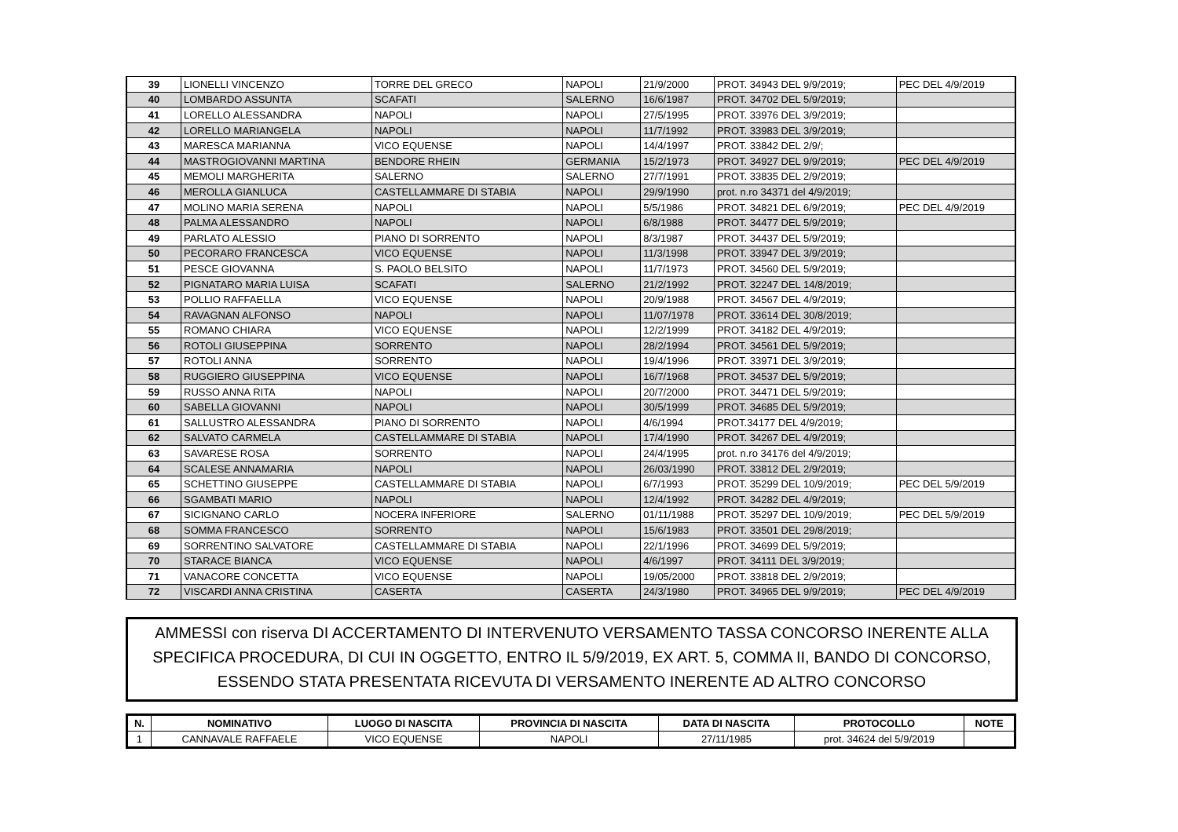| 39 | LIONELLI VINCENZO | TORRE DEL GRECO | NAPOLI | 21/9/2000 | PROT. 34943 DEL 9/9/2019; | PEC DEL 4/9/2019 |
| 40 | LOMBARDO ASSUNTA | SCAFATI | SALERNO | 16/6/1987 | PROT. 34702 DEL 5/9/2019; | |
| 41 | LORELLO ALESSANDRA | NAPOLI | NAPOLI | 27/5/1995 | PROT. 33976 DEL 3/9/2019; | |
| 42 | LORELLO MARIANGELA | NAPOLI | NAPOLI | 11/7/1992 | PROT. 33983 DEL 3/9/2019; | |
| 43 | MARESCA MARIANNA | VICO EQUENSE | NAPOLI | 14/4/1997 | PROT. 33842 DEL 2/9/; | |
| 44 | MASTROGIOVANNI MARTINA | BENDORE RHEIN | GERMANIA | 15/2/1973 | PROT. 34927 DEL 9/9/2019; | PEC DEL 4/9/2019 |
| 45 | MEMOLI MARGHERITA | SALERNO | SALERNO | 27/7/1991 | PROT. 33835 DEL 2/9/2019; | |
| 46 | MEROLLA GIANLUCA | CASTELLAMMARE DI STABIA | NAPOLI | 29/9/1990 | prot. n.ro 34371 del 4/9/2019; | |
| 47 | MOLINO MARIA SERENA | NAPOLI | NAPOLI | 5/5/1986 | PROT. 34821 DEL 6/9/2019; | PEC DEL 4/9/2019 |
| 48 | PALMA ALESSANDRO | NAPOLI | NAPOLI | 6/8/1988 | PROT. 34477 DEL 5/9/2019; | |
| 49 | PARLATO ALESSIO | PIANO DI SORRENTO | NAPOLI | 8/3/1987 | PROT. 34437 DEL 5/9/2019; | |
| 50 | PECORARO FRANCESCA | VICO EQUENSE | NAPOLI | 11/3/1998 | PROT. 33947 DEL 3/9/2019; | |
| 51 | PESCE GIOVANNA | S. PAOLO BELSITO | NAPOLI | 11/7/1973 | PROT. 34560 DEL 5/9/2019; | |
| 52 | PIGNATARO MARIA LUISA | SCAFATI | SALERNO | 21/2/1992 | PROT. 32247 DEL 14/8/2019; | |
| 53 | POLLIO RAFFAELLA | VICO EQUENSE | NAPOLI | 20/9/1988 | PROT. 34567 DEL 4/9/2019; | |
| 54 | RAVAGNAN ALFONSO | NAPOLI | NAPOLI | 11/07/1978 | PROT. 33614 DEL 30/8/2019; | |
| 55 | ROMANO CHIARA | VICO EQUENSE | NAPOLI | 12/2/1999 | PROT. 34182 DEL 4/9/2019; | |
| 56 | ROTOLI GIUSEPPINA | SORRENTO | NAPOLI | 28/2/1994 | PROT. 34561 DEL 5/9/2019; | |
| 57 | ROTOLI ANNA | SORRENTO | NAPOLI | 19/4/1996 | PROT. 33971 DEL 3/9/2019; | |
| 58 | RUGGIERO GIUSEPPINA | VICO EQUENSE | NAPOLI | 16/7/1968 | PROT. 34537 DEL 5/9/2019; | |
| 59 | RUSSO ANNA RITA | NAPOLI | NAPOLI | 20/7/2000 | PROT. 34471 DEL 5/9/2019; | |
| 60 | SABELLA GIOVANNI | NAPOLI | NAPOLI | 30/5/1999 | PROT. 34685 DEL 5/9/2019; | |
| 61 | SALLUSTRO ALESSANDRA | PIANO DI SORRENTO | NAPOLI | 4/6/1994 | PROT.34177 DEL 4/9/2019; | |
| 62 | SALVATO CARMELA | CASTELLAMMARE DI STABIA | NAPOLI | 17/4/1990 | PROT. 34267 DEL 4/9/2019; | |
| 63 | SAVARESE ROSA | SORRENTO | NAPOLI | 24/4/1995 | prot. n.ro 34176 del 4/9/2019; | |
| 64 | SCALESE ANNAMARIA | NAPOLI | NAPOLI | 26/03/1990 | PROT. 33812 DEL 2/9/2019; | |
| 65 | SCHETTINO GIUSEPPE | CASTELLAMMARE DI STABIA | NAPOLI | 6/7/1993 | PROT. 35299 DEL 10/9/2019; | PEC DEL 5/9/2019 |
| 66 | SGAMBATI MARIO | NAPOLI | NAPOLI | 12/4/1992 | PROT. 34282 DEL 4/9/2019; | |
| 67 | SICIGNANO CARLO | NOCERA INFERIORE | SALERNO | 01/11/1988 | PROT. 35297 DEL 10/9/2019; | PEC DEL 5/9/2019 |
| 68 | SOMMA FRANCESCO | SORRENTO | NAPOLI | 15/6/1983 | PROT. 33501 DEL 29/8/2019; | |
| 69 | SORRENTINO SALVATORE | CASTELLAMMARE DI STABIA | NAPOLI | 22/1/1996 | PROT. 34699 DEL 5/9/2019; | |
| 70 | STARACE BIANCA | VICO EQUENSE | NAPOLI | 4/6/1997 | PROT. 34111 DEL 3/9/2019; | |
| 71 | VANACORE CONCETTA | VICO EQUENSE | NAPOLI | 19/05/2000 | PROT. 33818 DEL 2/9/2019; | |
| 72 | VISCARDI ANNA CRISTINA | CASERTA | CASERTA | 24/3/1980 | PROT. 34965 DEL 9/9/2019; | PEC DEL 4/9/2019 |
AMMESSI con riserva DI ACCERTAMENTO DI INTERVENUTO VERSAMENTO TASSA CONCORSO INERENTE ALLA SPECIFICA PROCEDURA, DI CUI IN OGGETTO, ENTRO IL 5/9/2019, EX ART. 5, COMMA II, BANDO DI CONCORSO, ESSENDO STATA PRESENTATA RICEVUTA DI VERSAMENTO INERENTE AD ALTRO CONCORSO
| N. | NOMINATIVO | LUOGO DI NASCITA | PROVINCIA DI NASCITA | DATA DI NASCITA | PROTOCOLLO | NOTE |
| --- | --- | --- | --- | --- | --- | --- |
| 1 | CANNAVALE RAFFAELE | VICO EQUENSE | NAPOLI | 27/11/1985 | prot. 34624 del 5/9/2019 | |